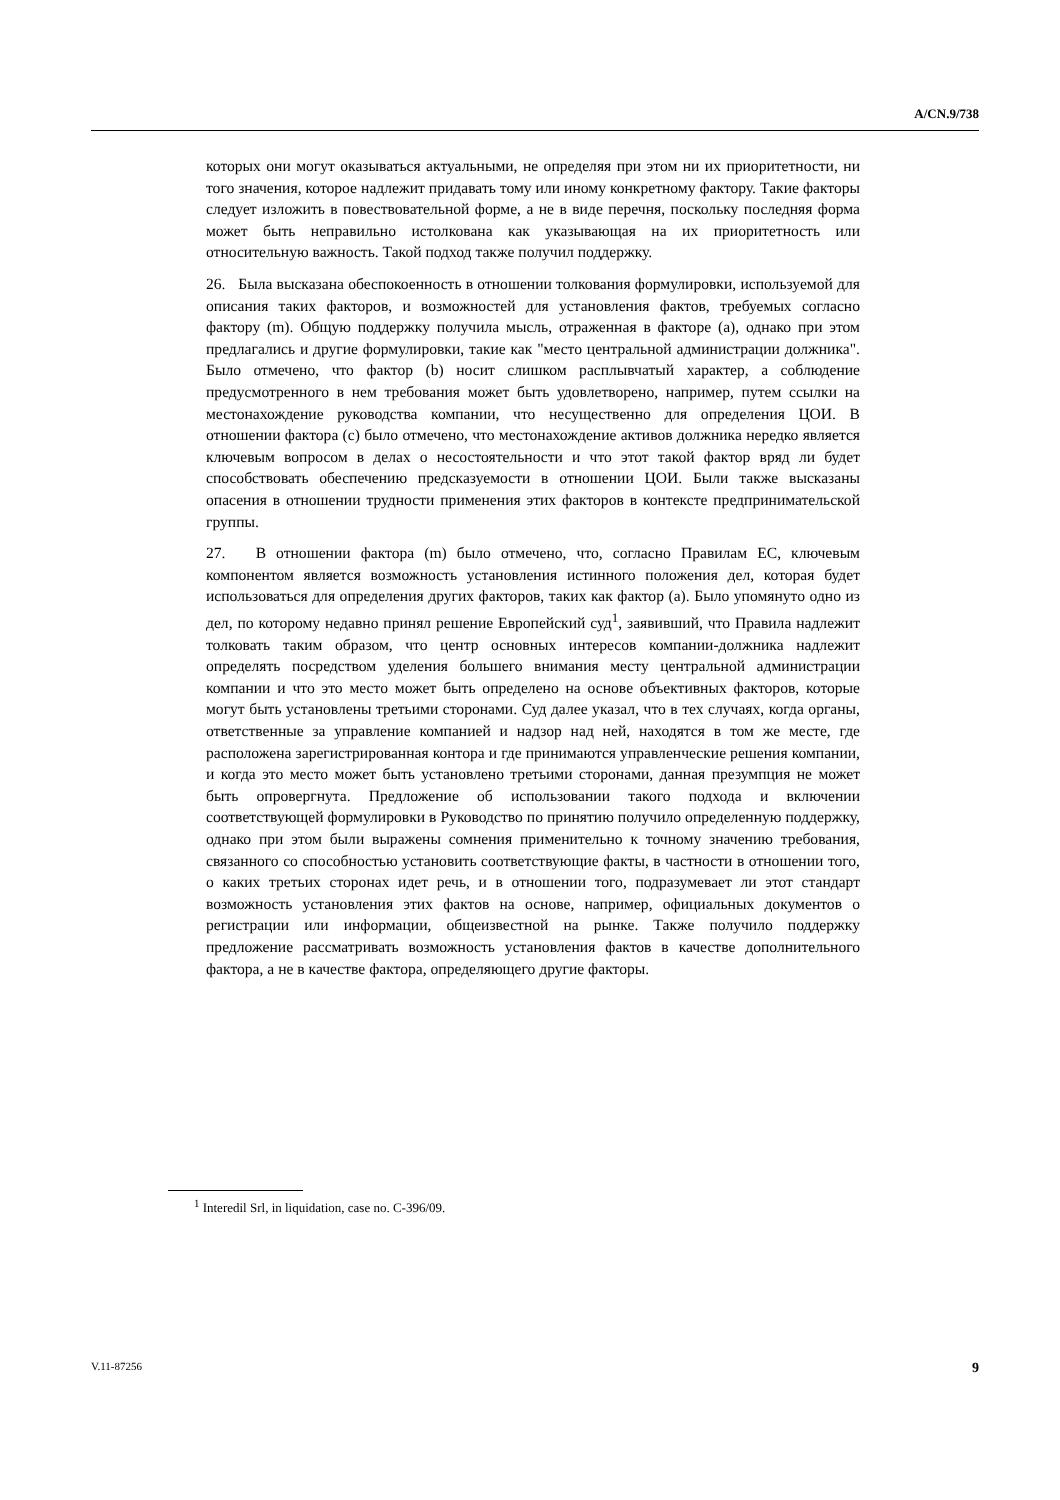A/CN.9/738
которых они могут оказываться актуальными, не определяя при этом ни их приоритетности, ни того значения, которое надлежит придавать тому или иному конкретному фактору. Такие факторы следует изложить в повествовательной форме, а не в виде перечня, поскольку последняя форма может быть неправильно истолкована как указывающая на их приоритетность или относительную важность. Такой подход также получил поддержку.
26. Была высказана обеспокоенность в отношении толкования формулировки, используемой для описания таких факторов, и возможностей для установления фактов, требуемых согласно фактору (m). Общую поддержку получила мысль, отраженная в факторе (a), однако при этом предлагались и другие формулировки, такие как "место центральной администрации должника". Было отмечено, что фактор (b) носит слишком расплывчатый характер, а соблюдение предусмотренного в нем требования может быть удовлетворено, например, путем ссылки на местонахождение руководства компании, что несущественно для определения ЦОИ. В отношении фактора (c) было отмечено, что местонахождение активов должника нередко является ключевым вопросом в делах о несостоятельности и что этот такой фактор вряд ли будет способствовать обеспечению предсказуемости в отношении ЦОИ. Были также высказаны опасения в отношении трудности применения этих факторов в контексте предпринимательской группы.
27. В отношении фактора (m) было отмечено, что, согласно Правилам ЕС, ключевым компонентом является возможность установления истинного положения дел, которая будет использоваться для определения других факторов, таких как фактор (a). Было упомянуто одно из дел, по которому недавно принял решение Европейский суд<sup>1</sup>, заявивший, что Правила надлежит толковать таким образом, что центр основных интересов компании-должника надлежит определять посредством уделения большего внимания месту центральной администрации компании и что это место может быть определено на основе объективных факторов, которые могут быть установлены третьими сторонами. Суд далее указал, что в тех случаях, когда органы, ответственные за управление компанией и надзор над ней, находятся в том же месте, где расположена зарегистрированная контора и где принимаются управленческие решения компании, и когда это место может быть установлено третьими сторонами, данная презумпция не может быть опровергнута. Предложение об использовании такого подхода и включении соответствующей формулировки в Руководство по принятию получило определенную поддержку, однако при этом были выражены сомнения применительно к точному значению требования, связанного со способностью установить соответствующие факты, в частности в отношении того, о каких третьих сторонах идет речь, и в отношении того, подразумевает ли этот стандарт возможность установления этих фактов на основе, например, официальных документов о регистрации или информации, общеизвестной на рынке. Также получило поддержку предложение рассматривать возможность установления фактов в качестве дополнительного фактора, а не в качестве фактора, определяющего другие факторы.
<sup>1</sup> Interedil Srl, in liquidation, case no. C-396/09.
V.11-87256 9